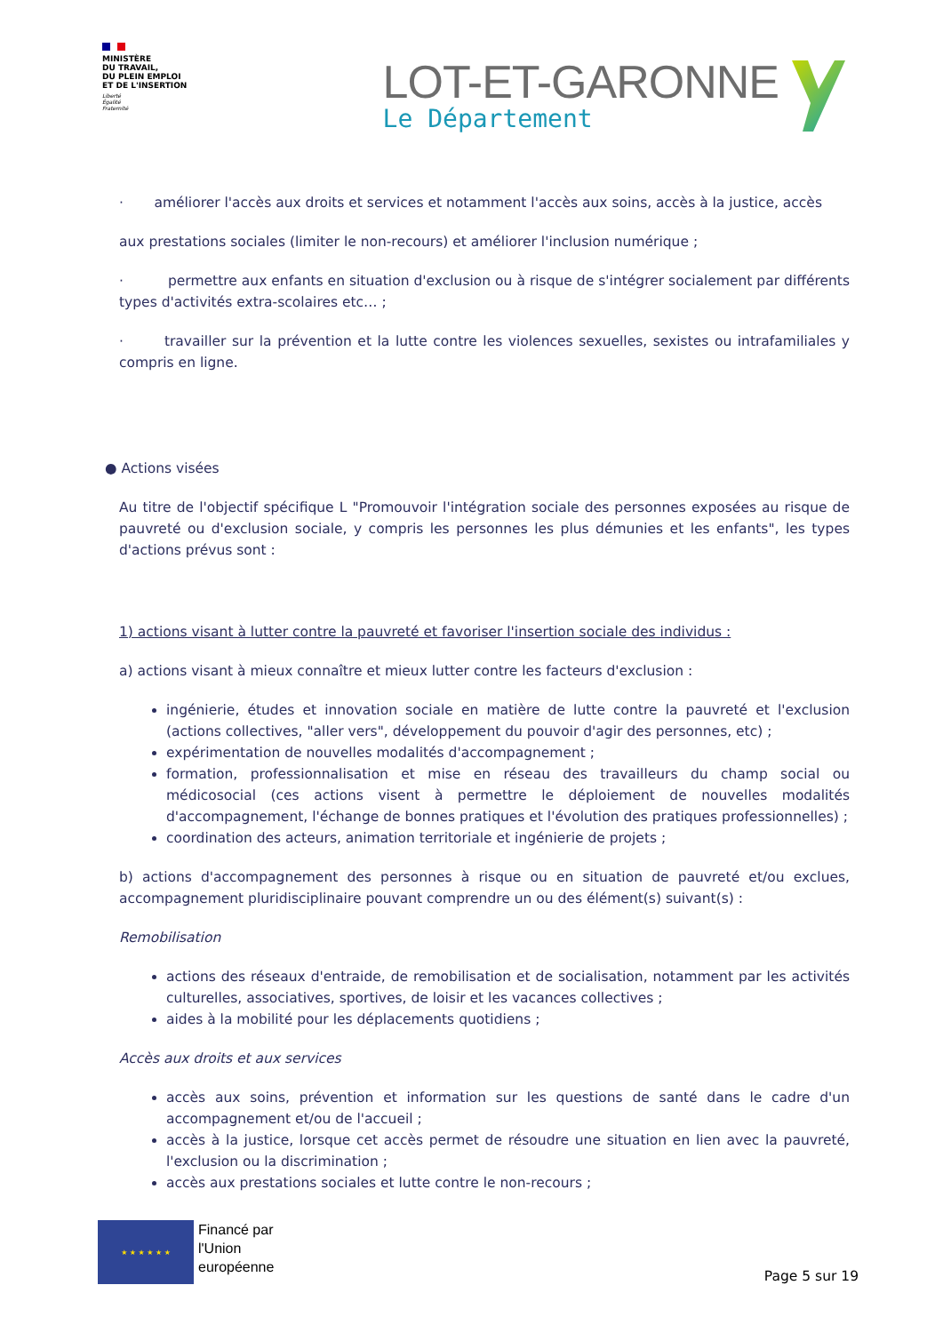MINISTÈRE
DU TRAVAIL,
DU PLEIN EMPLOI
ET DE L'INSERTION
Liberté
Égalité
Fraternité
LOT-ET-GARONNE
Le Département
· améliorer l'accès aux droits et services et notamment l'accès aux soins, accès à la justice, accès
aux prestations sociales (limiter le non-recours) et améliorer l'inclusion numérique ;
· permettre aux enfants en situation d'exclusion ou à risque de s'intégrer socialement par différents types d'activités extra-scolaires etc… ;
· travailler sur la prévention et la lutte contre les violences sexuelles, sexistes ou intrafamiliales y compris en ligne.
● Actions visées
Au titre de l'objectif spécifique L "Promouvoir l'intégration sociale des personnes exposées au risque de pauvreté ou d'exclusion sociale, y compris les personnes les plus démunies et les enfants", les types d'actions prévus sont :
1) actions visant à lutter contre la pauvreté et favoriser l'insertion sociale des individus :
a) actions visant à mieux connaître et mieux lutter contre les facteurs d'exclusion :
ingénierie, études et innovation sociale en matière de lutte contre la pauvreté et l'exclusion (actions collectives, "aller vers", développement du pouvoir d'agir des personnes, etc) ;
expérimentation de nouvelles modalités d'accompagnement ;
formation, professionnalisation et mise en réseau des travailleurs du champ social ou médicosocial (ces actions visent à permettre le déploiement de nouvelles modalités d'accompagnement, l'échange de bonnes pratiques et l'évolution des pratiques professionnelles) ;
coordination des acteurs, animation territoriale et ingénierie de projets ;
b) actions d'accompagnement des personnes à risque ou en situation de pauvreté et/ou exclues, accompagnement pluridisciplinaire pouvant comprendre un ou des élément(s) suivant(s) :
Remobilisation
actions des réseaux d'entraide, de remobilisation et de socialisation, notamment par les activités culturelles, associatives, sportives, de loisir et les vacances collectives ;
aides à la mobilité pour les déplacements quotidiens ;
Accès aux droits et aux services
accès aux soins, prévention et information sur les questions de santé dans le cadre d'un accompagnement et/ou de l'accueil ;
accès à la justice, lorsque cet accès permet de résoudre une situation en lien avec la pauvreté, l'exclusion ou la discrimination ;
accès aux prestations sociales et lutte contre le non-recours ;
★ ★ ★ ★ ★ ★
Financé par
l'Union
européenne
Page 5 sur 19